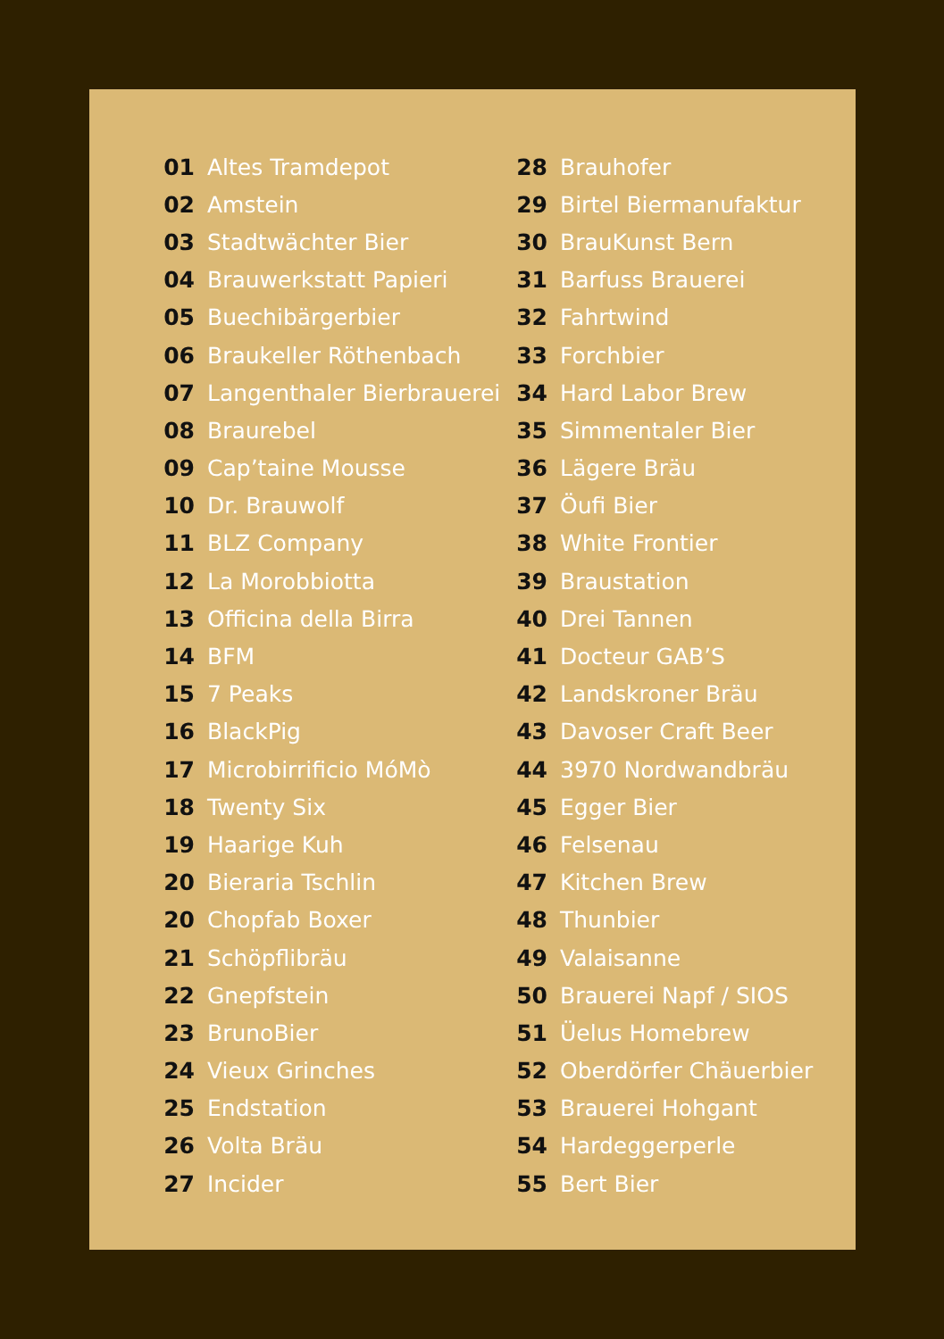01 Altes Tramdepot
02 Amstein
03 Stadtwächter Bier
04 Brauwerkstatt Papieri
05 Buechibärgerbier
06 Braukeller Röthenbach
07 Langenthaler Bierbrauerei
08 Braurebel
09 Cap’taine Mousse
10 Dr. Brauwolf
11 BLZ Company
12 La Morobbiotta
13 Officina della Birra
14 BFM
15 7 Peaks
16 BlackPig
17 Microbirrificio MóMò
18 Twenty Six
19 Haarige Kuh
20 Bieraria Tschlin
20 Chopfab Boxer
21 Schöpflibräu
22 Gnepfstein
23 BrunoBier
24 Vieux Grinches
25 Endstation
26 Volta Bräu
27 Incider
28 Brauhofer
29 Birtel Biermanufaktur
30 BrauKunst Bern
31 Barfuss Brauerei
32 Fahrtwind
33 Forchbier
34 Hard Labor Brew
35 Simmentaler Bier
36 Lägere Bräu
37 Öufi Bier
38 White Frontier
39 Braustation
40 Drei Tannen
41 Docteur GAB’S
42 Landskroner Bräu
43 Davoser Craft Beer
44 3970 Nordwandbräu
45 Egger Bier
46 Felsenau
47 Kitchen Brew
48 Thunbier
49 Valaisanne
50 Brauerei Napf / SIOS
51 Üelus Homebrew
52 Oberdörfer Chäuerbier
53 Brauerei Hohgant
54 Hardeggerperle
55 Bert Bier